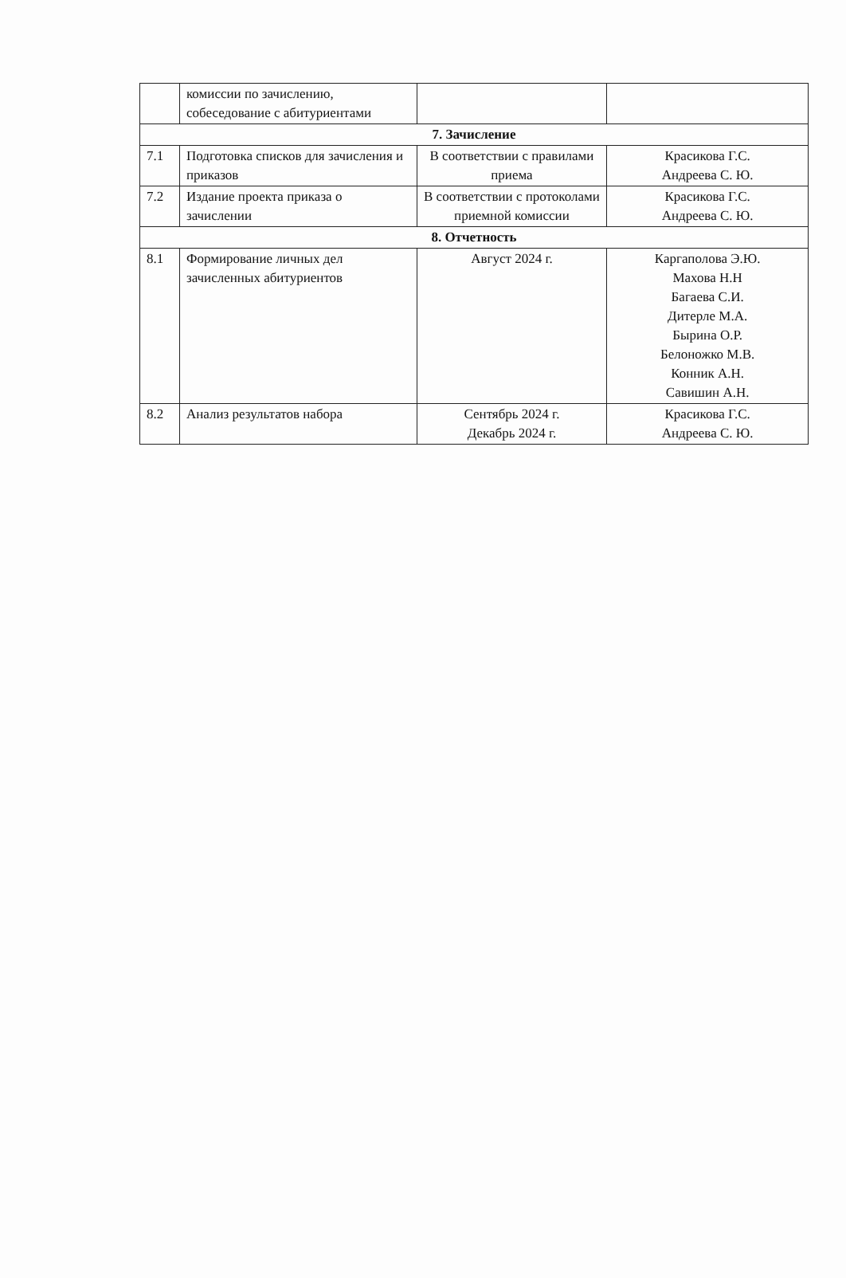| | комиссии по зачислению, собеседование с абитуриентами | | |
| 7. Зачисление | | | |
| 7.1 | Подготовка списков для зачисления и приказов | В соответствии с правилами приема | Красикова Г.С. Андреева С. Ю. |
| 7.2 | Издание проекта приказа о зачислении | В соответствии с протоколами приемной комиссии | Красикова Г.С. Андреева С. Ю. |
| 8. Отчетность | | | |
| 8.1 | Формирование личных дел зачисленных абитуриентов | Август 2024 г. | Каргаполова Э.Ю. Махова Н.Н Багаева С.И. Дитерле М.А. Бырина О.Р. Белоножко М.В. Конник А.Н. Савишин А.Н. |
| 8.2 | Анализ результатов набора | Сентябрь 2024 г. Декабрь 2024 г. | Красикова Г.С. Андреева С. Ю. |